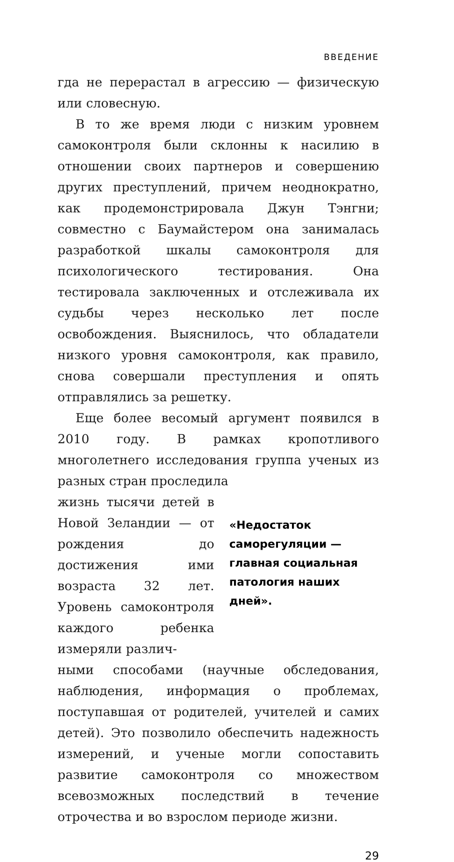ВВЕДЕНИЕ
гда не перерастал в агрессию — физическую или словесную.
В то же время люди с низким уровнем самоконтроля были склонны к насилию в отношении своих партнеров и совершению других преступлений, причем неоднократно, как продемонстрировала Джун Тэнгни; совместно с Баумайстером она занималась разработкой шкалы самоконтроля для психологического тестирования. Она тестировала заключенных и отслеживала их судьбы через несколько лет после освобождения. Выяснилось, что обладатели низкого уровня самоконтроля, как правило, снова совершали преступления и опять отправлялись за решетку.
Еще более весомый аргумент появился в 2010 году. В рамках кропотливого многолетнего исследования группа ученых из разных стран проследила
жизнь тысячи детей в Новой Зеландии — от рождения до достижения ими возраста 32 лет. Уровень самоконтроля каждого ребенка измеряли различ-
«Недостаток саморегуляции — главная социальная патология наших дней».
ными способами (научные обследования, наблюдения, информация о проблемах, поступавшая от родителей, учителей и самих детей). Это позволило обеспечить надежность измерений, и ученые могли сопоставить развитие самоконтроля со множеством всевозможных последствий в течение отрочества и во взрослом периоде жизни.
29